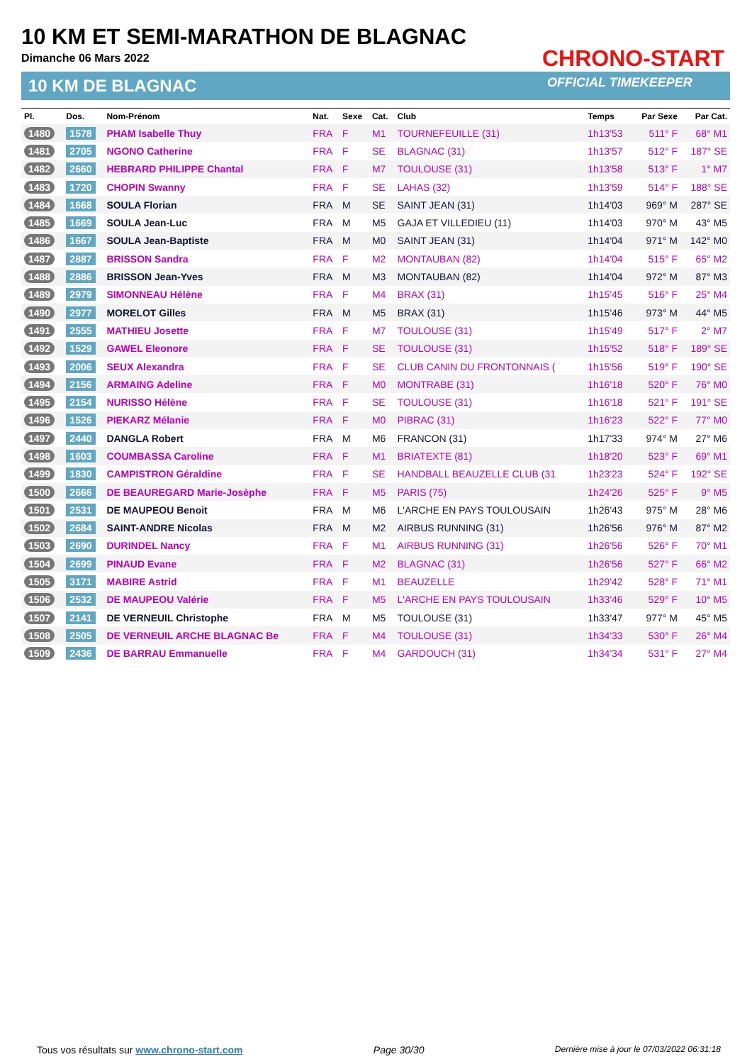10 KM ET SEMI-MARATHON DE BLAGNAC
Dimanche 06 Mars 2022
10 KM DE BLAGNAC
CHRONO-START
OFFICIAL TIMEKEEPER
| Pl. | Dos. | Nom-Prénom | Nat. | Sexe | Cat. | Club | Temps | Par Sexe | Par Cat. |
| --- | --- | --- | --- | --- | --- | --- | --- | --- | --- |
| 1480 | 1578 | PHAM Isabelle Thuy | FRA | F | M1 | TOURNEFEUILLE (31) | 1h13'53 | 511° F | 68° M1 |
| 1481 | 2705 | NGONO Catherine | FRA | F | SE | BLAGNAC (31) | 1h13'57 | 512° F | 187° SE |
| 1482 | 2660 | HEBRARD PHILIPPE Chantal | FRA | F | M7 | TOULOUSE (31) | 1h13'58 | 513° F | 1° M7 |
| 1483 | 1720 | CHOPIN Swanny | FRA | F | SE | LAHAS (32) | 1h13'59 | 514° F | 188° SE |
| 1484 | 1668 | SOULA Florian | FRA | M | SE | SAINT JEAN (31) | 1h14'03 | 969° M | 287° SE |
| 1485 | 1669 | SOULA Jean-Luc | FRA | M | M5 | GAJA ET VILLEDIEU (11) | 1h14'03 | 970° M | 43° M5 |
| 1486 | 1667 | SOULA Jean-Baptiste | FRA | M | M0 | SAINT JEAN (31) | 1h14'04 | 971° M | 142° M0 |
| 1487 | 2887 | BRISSON Sandra | FRA | F | M2 | MONTAUBAN (82) | 1h14'04 | 515° F | 65° M2 |
| 1488 | 2886 | BRISSON Jean-Yves | FRA | M | M3 | MONTAUBAN (82) | 1h14'04 | 972° M | 87° M3 |
| 1489 | 2979 | SIMONNEAU Hélène | FRA | F | M4 | BRAX (31) | 1h15'45 | 516° F | 25° M4 |
| 1490 | 2977 | MORELOT Gilles | FRA | M | M5 | BRAX (31) | 1h15'46 | 973° M | 44° M5 |
| 1491 | 2555 | MATHIEU Josette | FRA | F | M7 | TOULOUSE (31) | 1h15'49 | 517° F | 2° M7 |
| 1492 | 1529 | GAWEL Eleonore | FRA | F | SE | TOULOUSE (31) | 1h15'52 | 518° F | 189° SE |
| 1493 | 2006 | SEUX Alexandra | FRA | F | SE | CLUB CANIN DU FRONTONNAIS ( | 1h15'56 | 519° F | 190° SE |
| 1494 | 2156 | ARMAING Adeline | FRA | F | M0 | MONTRABE (31) | 1h16'18 | 520° F | 76° M0 |
| 1495 | 2154 | NURISSO Hélène | FRA | F | SE | TOULOUSE (31) | 1h16'18 | 521° F | 191° SE |
| 1496 | 1526 | PIEKARZ Mélanie | FRA | F | M0 | PIBRAC (31) | 1h16'23 | 522° F | 77° M0 |
| 1497 | 2440 | DANGLA Robert | FRA | M | M6 | FRANCON (31) | 1h17'33 | 974° M | 27° M6 |
| 1498 | 1603 | COUMBASSA Caroline | FRA | F | M1 | BRIATEXTE (81) | 1h18'20 | 523° F | 69° M1 |
| 1499 | 1830 | CAMPISTRON Géraldine | FRA | F | SE | HANDBALL BEAUZELLE CLUB (31 | 1h23'23 | 524° F | 192° SE |
| 1500 | 2666 | DE BEAUREGARD Marie-Josèphe | FRA | F | M5 | PARIS (75) | 1h24'26 | 525° F | 9° M5 |
| 1501 | 2531 | DE MAUPEOU Benoit | FRA | M | M6 | L'ARCHE EN PAYS TOULOUSAIN | 1h26'43 | 975° M | 28° M6 |
| 1502 | 2684 | SAINT-ANDRE Nicolas | FRA | M | M2 | AIRBUS RUNNING (31) | 1h26'56 | 976° M | 87° M2 |
| 1503 | 2690 | DURINDEL Nancy | FRA | F | M1 | AIRBUS RUNNING (31) | 1h26'56 | 526° F | 70° M1 |
| 1504 | 2699 | PINAUD Evane | FRA | F | M2 | BLAGNAC (31) | 1h26'56 | 527° F | 66° M2 |
| 1505 | 3171 | MABIRE Astrid | FRA | F | M1 | BEAUZELLE | 1h29'42 | 528° F | 71° M1 |
| 1506 | 2532 | DE MAUPEOU Valérie | FRA | F | M5 | L'ARCHE EN PAYS TOULOUSAIN | 1h33'46 | 529° F | 10° M5 |
| 1507 | 2141 | DE VERNEUIL Christophe | FRA | M | M5 | TOULOUSE (31) | 1h33'47 | 977° M | 45° M5 |
| 1508 | 2505 | DE VERNEUIL ARCHE BLAGNAC Be | FRA | F | M4 | TOULOUSE (31) | 1h34'33 | 530° F | 26° M4 |
| 1509 | 2436 | DE BARRAU Emmanuelle | FRA | F | M4 | GARDOUCH (31) | 1h34'34 | 531° F | 27° M4 |
Tous vos résultats sur www.chrono-start.com Page 30/30 Dernière mise à jour le 07/03/2022 06:31:18